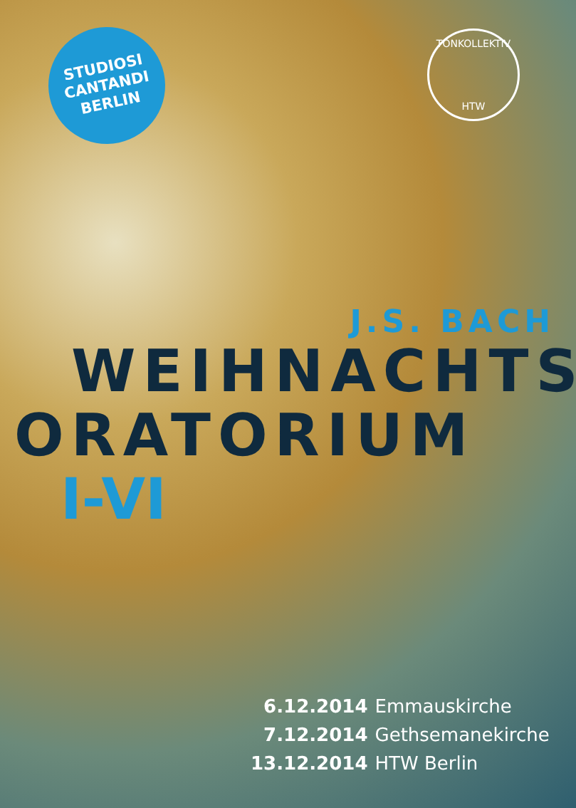STUDIOSI
CANTANDI
BERLIN
TONKOLLEKTIV
HTW
J.S. BACH
WEIHNACHTS
ORATORIUM
I-VI
| 6.12.2014 | Emmauskirche |
| 7.12.2014 | Gethsemanekirche |
| 13.12.2014 | HTW Berlin |